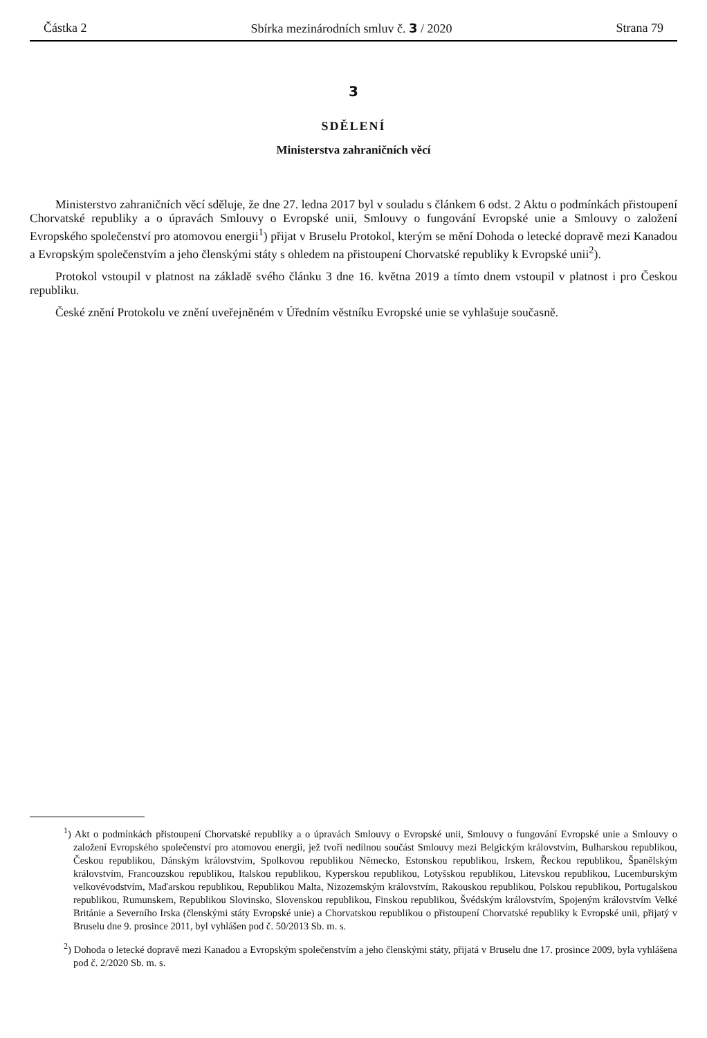Částka 2 Sbírka mezinárodních smluv č. 3 / 2020 Strana 79
3
SDĚLENÍ
Ministerstva zahraničních věcí
Ministerstvo zahraničních věcí sděluje, že dne 27. ledna 2017 byl v souladu s článkem 6 odst. 2 Aktu o podmínkách přistoupení Chorvatské republiky a o úpravách Smlouvy o Evropské unii, Smlouvy o fungování Evropské unie a Smlouvy o založení Evropského společenství pro atomovou energii<sup>1</sup>) přijat v Bruselu Protokol, kterým se mění Dohoda o letecké dopravě mezi Kanadou a Evropským společenstvím a jeho členskými státy s ohledem na přistoupení Chorvatské republiky k Evropské unii<sup>2</sup>).
Protokol vstoupil v platnost na základě svého článku 3 dne 16. května 2019 a tímto dnem vstoupil v platnost i pro Českou republiku.
České znění Protokolu ve znění uveřejněném v Úředním věstníku Evropské unie se vyhlašuje současně.
<sup>1</sup>) Akt o podmínkách přistoupení Chorvatské republiky a o úpravách Smlouvy o Evropské unii, Smlouvy o fungování Evropské unie a Smlouvy o založení Evropského společenství pro atomovou energii, jež tvoří nedílnou součást Smlouvy mezi Belgickým královstvím, Bulharskou republikou, Českou republikou, Dánským královstvím, Spolkovou republikou Německo, Estonskou republikou, Irskem, Řeckou republikou, Španělským královstvím, Francouzskou republikou, Italskou republikou, Kyperskou republikou, Lotyšskou republikou, Litevskou republikou, Lucemburským velkovévodstvím, Maďarskou republikou, Republikou Malta, Nizozemským královstvím, Rakouskou republikou, Polskou republikou, Portugalskou republikou, Rumunskem, Republikou Slovinsko, Slovenskou republikou, Finskou republikou, Švédským královstvím, Spojeným královstvím Velké Británie a Severního Irska (členskými státy Evropské unie) a Chorvatskou republikou o přistoupení Chorvatské republiky k Evropské unii, přijatý v Bruselu dne 9. prosince 2011, byl vyhlášen pod č. 50/2013 Sb. m. s.
<sup>2</sup>) Dohoda o letecké dopravě mezi Kanadou a Evropským společenstvím a jeho členskými státy, přijatá v Bruselu dne 17. prosince 2009, byla vyhlášena pod č. 2/2020 Sb. m. s.